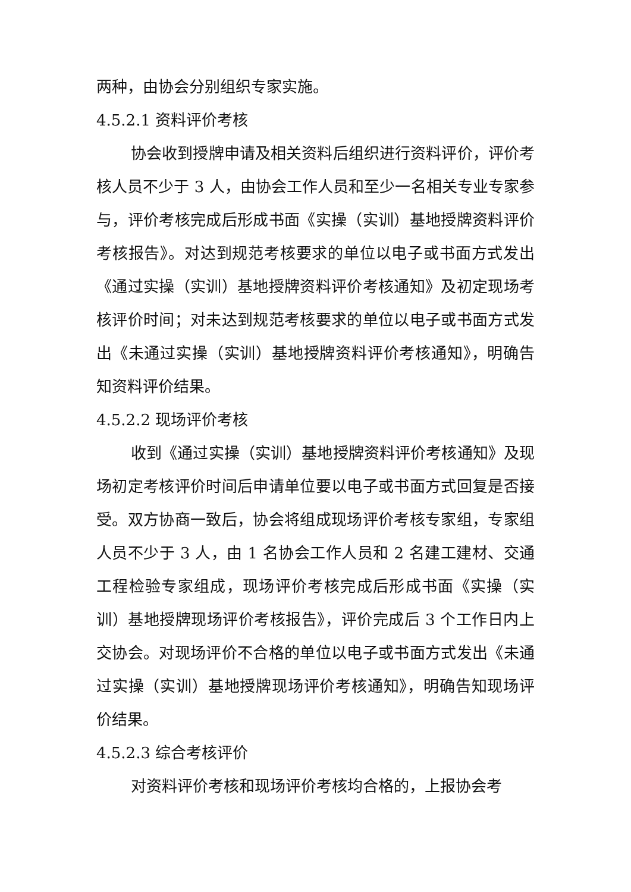两种，由协会分别组织专家实施。
4.5.2.1 资料评价考核
协会收到授牌申请及相关资料后组织进行资料评价，评价考核人员不少于 3 人，由协会工作人员和至少一名相关专业专家参与，评价考核完成后形成书面《实操（实训）基地授牌资料评价考核报告》。对达到规范考核要求的单位以电子或书面方式发出《通过实操（实训）基地授牌资料评价考核通知》及初定现场考核评价时间；对未达到规范考核要求的单位以电子或书面方式发出《未通过实操（实训）基地授牌资料评价考核通知》，明确告知资料评价结果。
4.5.2.2 现场评价考核
收到《通过实操（实训）基地授牌资料评价考核通知》及现场初定考核评价时间后申请单位要以电子或书面方式回复是否接受。双方协商一致后，协会将组成现场评价考核专家组，专家组人员不少于 3 人，由 1 名协会工作人员和 2 名建工建材、交通工程检验专家组成，现场评价考核完成后形成书面《实操（实训）基地授牌现场评价考核报告》，评价完成后 3 个工作日内上交协会。对现场评价不合格的单位以电子或书面方式发出《未通过实操（实训）基地授牌现场评价考核通知》，明确告知现场评价结果。
4.5.2.3 综合考核评价
对资料评价考核和现场评价考核均合格的，上报协会考